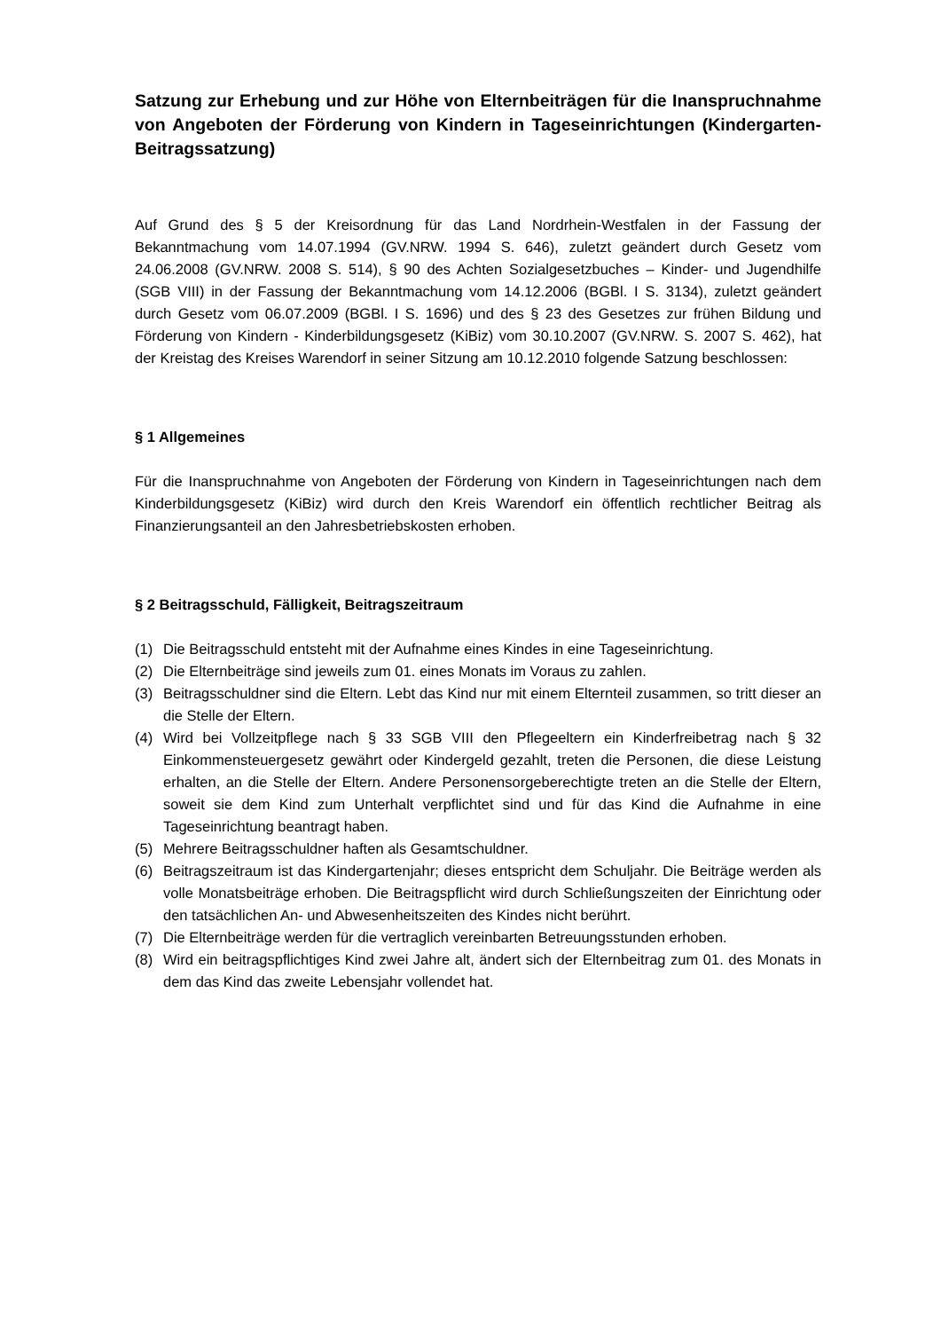Satzung zur Erhebung und zur Höhe von Elternbeiträgen für die Inanspruchnahme von Angeboten der Förderung von Kindern in Tageseinrichtungen (Kindergarten-Beitragssatzung)
Auf Grund des § 5 der Kreisordnung für das Land Nordrhein-Westfalen in der Fassung der Bekanntmachung vom 14.07.1994 (GV.NRW. 1994 S. 646), zuletzt geändert durch Gesetz vom 24.06.2008 (GV.NRW. 2008 S. 514), § 90 des Achten Sozialgesetzbuches – Kinder- und Jugendhilfe (SGB VIII) in der Fassung der Bekanntmachung vom 14.12.2006 (BGBl. I S. 3134), zuletzt geändert durch Gesetz vom 06.07.2009 (BGBl. I S. 1696) und des § 23 des Gesetzes zur frühen Bildung und Förderung von Kindern - Kinderbildungsgesetz (KiBiz) vom 30.10.2007 (GV.NRW. S. 2007 S. 462), hat der Kreistag des Kreises Warendorf in seiner Sitzung am 10.12.2010 folgende Satzung beschlossen:
§ 1 Allgemeines
Für die Inanspruchnahme von Angeboten der Förderung von Kindern in Tageseinrichtungen nach dem Kinderbildungsgesetz (KiBiz) wird durch den Kreis Warendorf ein öffentlich rechtlicher Beitrag als Finanzierungsanteil an den Jahresbetriebskosten erhoben.
§ 2 Beitragsschuld, Fälligkeit, Beitragszeitraum
(1) Die Beitragsschuld entsteht mit der Aufnahme eines Kindes in eine Tageseinrichtung.
(2) Die Elternbeiträge sind jeweils zum 01. eines Monats im Voraus zu zahlen.
(3) Beitragsschuldner sind die Eltern. Lebt das Kind nur mit einem Elternteil zusammen, so tritt dieser an die Stelle der Eltern.
(4) Wird bei Vollzeitpflege nach § 33 SGB VIII den Pflegeeltern ein Kinderfreibetrag nach § 32 Einkommensteuergesetz gewährt oder Kindergeld gezahlt, treten die Personen, die diese Leistung erhalten, an die Stelle der Eltern. Andere Personensorgeberechtigte treten an die Stelle der Eltern, soweit sie dem Kind zum Unterhalt verpflichtet sind und für das Kind die Aufnahme in eine Tageseinrichtung beantragt haben.
(5) Mehrere Beitragsschuldner haften als Gesamtschuldner.
(6) Beitragszeitraum ist das Kindergartenjahr; dieses entspricht dem Schuljahr. Die Beiträge werden als volle Monatsbeiträge erhoben. Die Beitragspflicht wird durch Schließungszeiten der Einrichtung oder den tatsächlichen An- und Abwesenheitszeiten des Kindes nicht berührt.
(7) Die Elternbeiträge werden für die vertraglich vereinbarten Betreuungsstunden erhoben.
(8) Wird ein beitragspflichtiges Kind zwei Jahre alt, ändert sich der Elternbeitrag zum 01. des Monats in dem das Kind das zweite Lebensjahr vollendet hat.